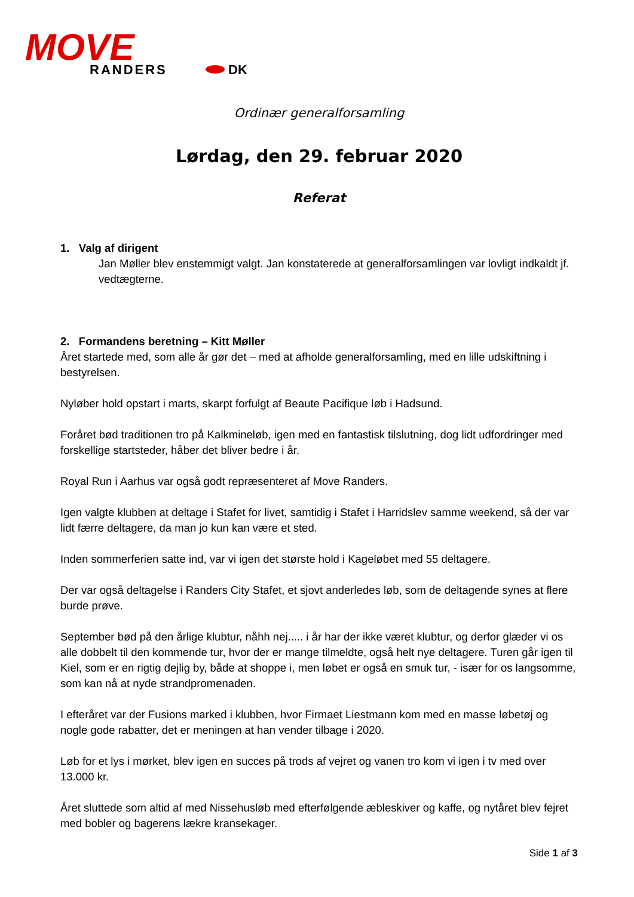MOVE
RANDERS
DK
Ordinær generalforsamling
Lørdag, den 29. februar 2020
Referat
1. Valg af dirigent
Jan Møller blev enstemmigt valgt. Jan konstaterede at generalforsamlingen var lovligt indkaldt jf. vedtægterne.
2. Formandens beretning – Kitt Møller
Året startede med, som alle år gør det – med at afholde generalforsamling, med en lille udskiftning i bestyrelsen.
Nyløber hold opstart i marts, skarpt forfulgt af Beaute Pacifique løb i Hadsund.
Foråret bød traditionen tro på Kalkmineløb, igen med en fantastisk tilslutning, dog lidt udfordringer med forskellige startsteder, håber det bliver bedre i år.
Royal Run i Aarhus var også godt repræsenteret af Move Randers.
Igen valgte klubben at deltage i Stafet for livet, samtidig i Stafet i Harridslev samme weekend, så der var lidt færre deltagere, da man jo kun kan være et sted.
Inden sommerferien satte ind, var vi igen det største hold i Kageløbet med 55 deltagere.
Der var også deltagelse i Randers City Stafet, et sjovt anderledes løb, som de deltagende synes at flere burde prøve.
September bød på den årlige klubtur, nåhh nej..... i år har der ikke været klubtur, og derfor glæder vi os alle dobbelt til den kommende tur, hvor der er mange tilmeldte, også helt nye deltagere. Turen går igen til Kiel, som er en rigtig dejlig by, både at shoppe i, men løbet er også en smuk tur, - især for os langsomme, som kan nå at nyde strandpromenaden.
I efteråret var der Fusions marked i klubben, hvor Firmaet Liestmann kom med en masse løbetøj og nogle gode rabatter, det er meningen at han vender tilbage i 2020.
Løb for et lys i mørket, blev igen en succes på trods af vejret og vanen tro kom vi igen i tv med over 13.000 kr.
Året sluttede som altid af med Nissehusløb med efterfølgende æbleskiver og kaffe, og nytåret blev fejret med bobler og bagerens lækre kransekager.
Side 1 af 3